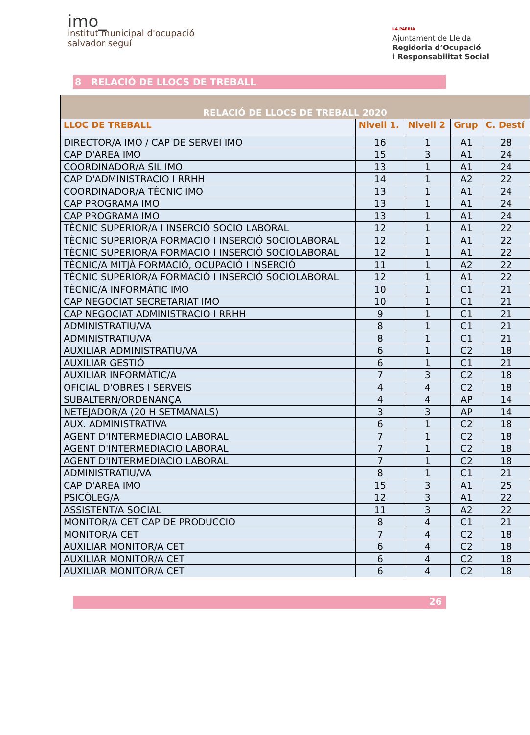imo_
institut municipal d'ocupació
salvador seguí
LA PAERIA
Ajuntament de Lleida
Regidoria d’Ocupació
i Responsabilitat Social
8 RELACIÓ DE LLOCS DE TREBALL
| RELACIÓ DE LLOCS DE TREBALL 2020 | | | | |
| --- | --- | --- | --- | --- |
| LLOC DE TREBALL | Nivell 1. | Nivell 2 | Grup | C. Destí |
| DIRECTOR/A IMO / CAP DE SERVEI IMO | 16 | 1 | A1 | 28 |
| CAP D'AREA IMO | 15 | 3 | A1 | 24 |
| COORDINADOR/A SIL IMO | 13 | 1 | A1 | 24 |
| CAP D'ADMINISTRACIO I RRHH | 14 | 1 | A2 | 22 |
| COORDINADOR/A TÈCNIC IMO | 13 | 1 | A1 | 24 |
| CAP PROGRAMA IMO | 13 | 1 | A1 | 24 |
| CAP PROGRAMA IMO | 13 | 1 | A1 | 24 |
| TÈCNIC SUPERIOR/A I INSERCIÓ SOCIO LABORAL | 12 | 1 | A1 | 22 |
| TÈCNIC SUPERIOR/A FORMACIÓ I INSERCIÓ SOCIOLABORAL | 12 | 1 | A1 | 22 |
| TÈCNIC SUPERIOR/A FORMACIÓ I INSERCIÓ SOCIOLABORAL | 12 | 1 | A1 | 22 |
| TÈCNIC/A MITJÀ FORMACIÓ, OCUPACIÓ I INSERCIÓ | 11 | 1 | A2 | 22 |
| TÈCNIC SUPERIOR/A FORMACIÓ I INSERCIÓ SOCIOLABORAL | 12 | 1 | A1 | 22 |
| TÈCNIC/A INFORMÀTIC IMO | 10 | 1 | C1 | 21 |
| CAP NEGOCIAT SECRETARIAT IMO | 10 | 1 | C1 | 21 |
| CAP NEGOCIAT ADMINISTRACIO I RRHH | 9 | 1 | C1 | 21 |
| ADMINISTRATIU/VA | 8 | 1 | C1 | 21 |
| ADMINISTRATIU/VA | 8 | 1 | C1 | 21 |
| AUXILIAR ADMINISTRATIU/VA | 6 | 1 | C2 | 18 |
| AUXILIAR GESTIÓ | 6 | 1 | C1 | 21 |
| AUXILIAR INFORMÀTIC/A | 7 | 3 | C2 | 18 |
| OFICIAL D'OBRES I SERVEIS | 4 | 4 | C2 | 18 |
| SUBALTERN/ORDENANÇA | 4 | 4 | AP | 14 |
| NETEJADOR/A (20 H SETMANALS) | 3 | 3 | AP | 14 |
| AUX. ADMINISTRATIVA | 6 | 1 | C2 | 18 |
| AGENT D'INTERMEDIACIO LABORAL | 7 | 1 | C2 | 18 |
| AGENT D'INTERMEDIACIO LABORAL | 7 | 1 | C2 | 18 |
| AGENT D'INTERMEDIACIO LABORAL | 7 | 1 | C2 | 18 |
| ADMINISTRATIU/VA | 8 | 1 | C1 | 21 |
| CAP D'AREA IMO | 15 | 3 | A1 | 25 |
| PSICÒLEG/A | 12 | 3 | A1 | 22 |
| ASSISTENT/A SOCIAL | 11 | 3 | A2 | 22 |
| MONITOR/A CET CAP DE PRODUCCIO | 8 | 4 | C1 | 21 |
| MONITOR/A CET | 7 | 4 | C2 | 18 |
| AUXILIAR MONITOR/A CET | 6 | 4 | C2 | 18 |
| AUXILIAR MONITOR/A CET | 6 | 4 | C2 | 18 |
| AUXILIAR MONITOR/A CET | 6 | 4 | C2 | 18 |
26